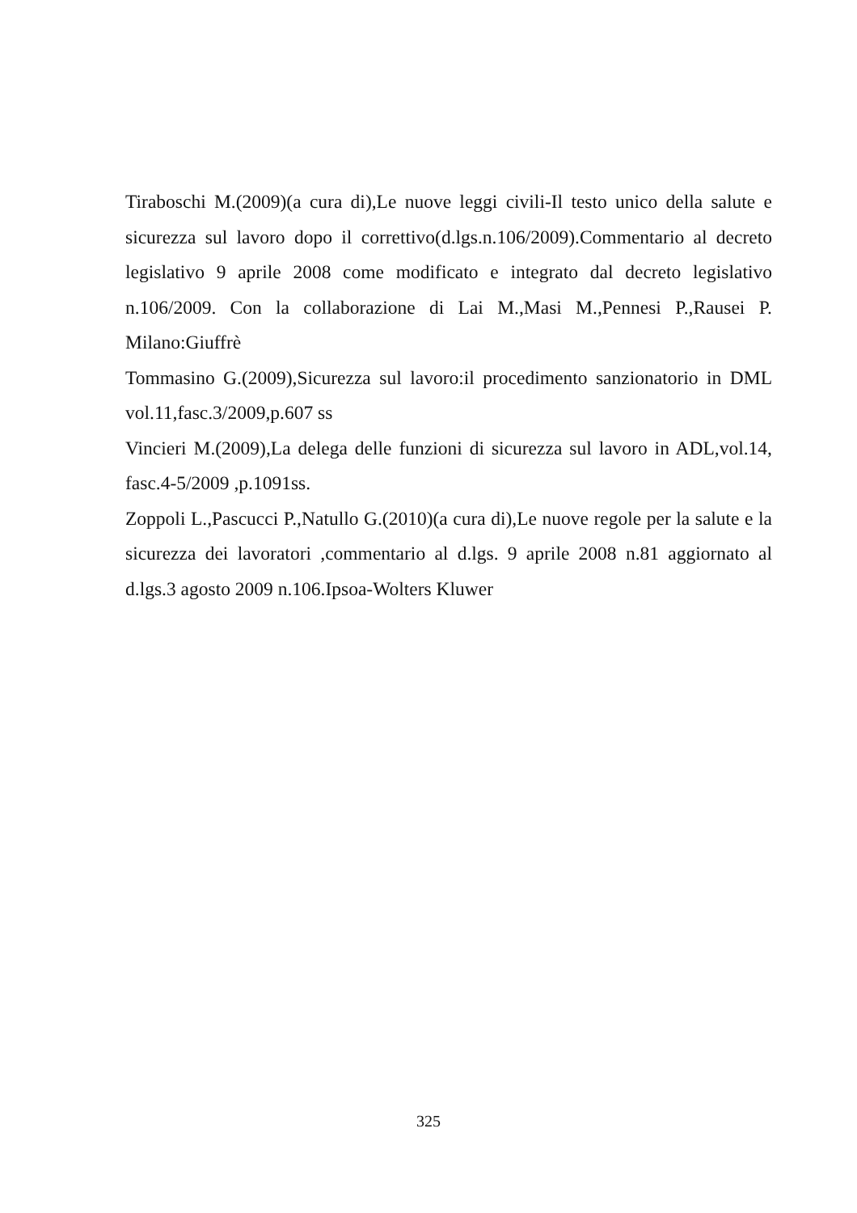Tiraboschi M.(2009)(a cura di),Le nuove leggi civili-Il testo unico della salute e sicurezza sul lavoro dopo il correttivo(d.lgs.n.106/2009).Commentario al decreto legislativo 9 aprile 2008 come modificato e integrato dal decreto legislativo n.106/2009. Con la collaborazione di Lai M.,Masi M.,Pennesi P.,Rausei P. Milano:Giuffrè
Tommasino G.(2009),Sicurezza sul lavoro:il procedimento sanzionatorio in DML vol.11,fasc.3/2009,p.607 ss
Vincieri M.(2009),La delega delle funzioni di sicurezza sul lavoro in ADL,vol.14, fasc.4-5/2009 ,p.1091ss.
Zoppoli L.,Pascucci P.,Natullo G.(2010)(a cura di),Le nuove regole per la salute e la sicurezza dei lavoratori ,commentario al d.lgs. 9 aprile 2008 n.81 aggiornato al d.lgs.3 agosto 2009 n.106.Ipsoa-Wolters Kluwer
325